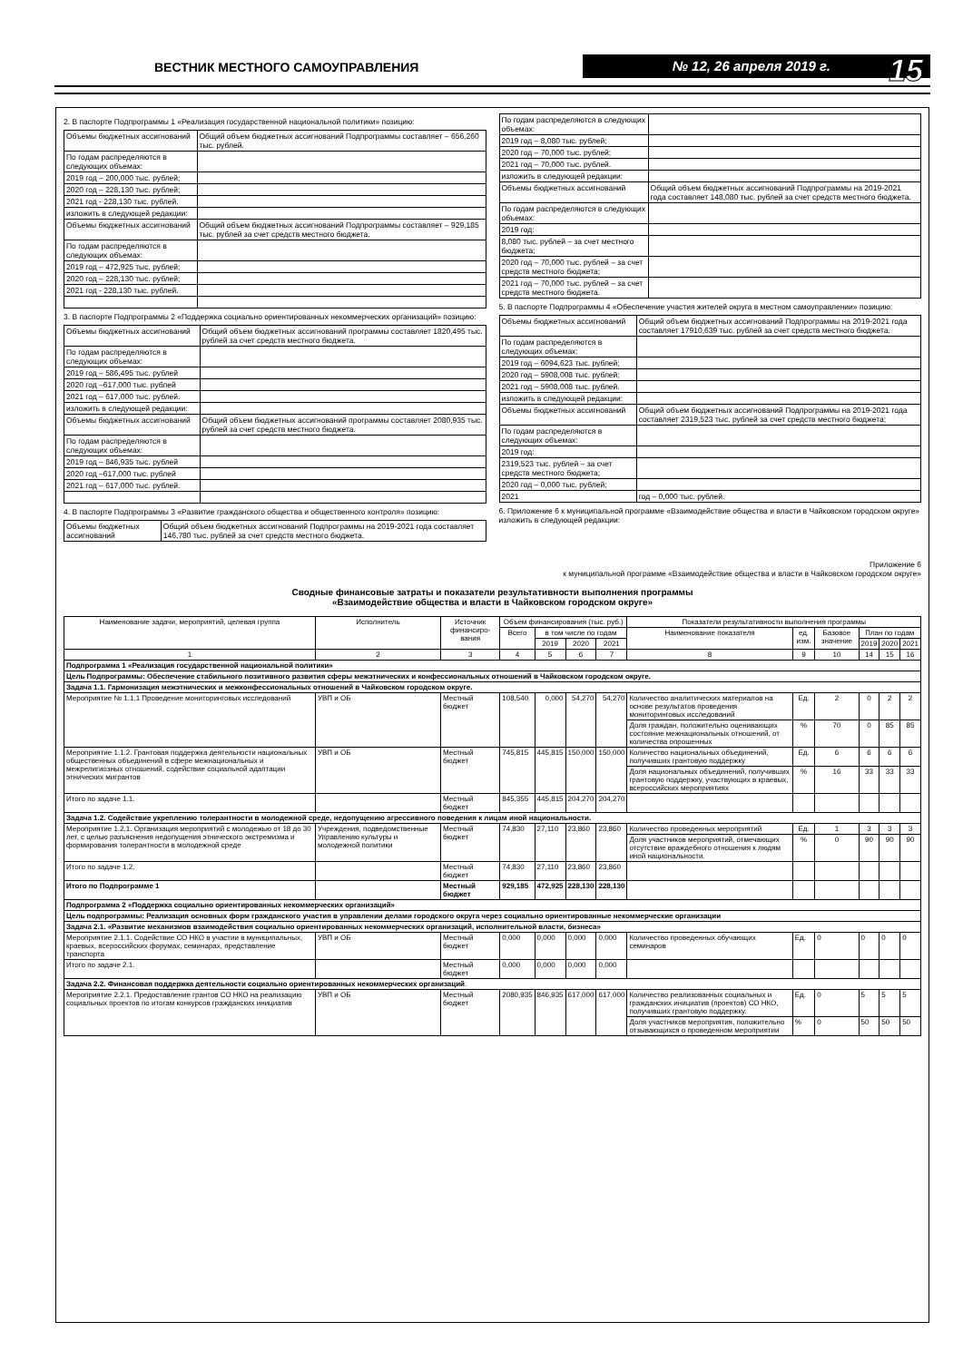ВЕСТНИК МЕСТНОГО САМОУПРАВЛЕНИЯ
№ 12, 26 апреля 2019 г. 15
2. В паспорте Подпрограммы 1 «Реализация государственной национальной политики» позицию:
| Объемы бюджетных ассигнований | Общий объем бюджетных ассигнований Подпрограммы составляет – 656,260 тыс. рублей. |
| По годам распределяются в следующих объемах: | |
| 2019 год – 200,000 тыс. рублей; | |
| 2020 год – 228,130 тыс. рублей; | |
| 2021 год - 228,130 тыс. рублей. | |
| изложить в следующей редакции: | |
| Объемы бюджетных ассигнований | Общий объем бюджетных ассигнований Подпрограммы составляет – 929,185 тыс. рублей за счет средств местного бюджета. |
| По годам распределяются в следующих объемах: | |
| 2019 год – 472,925 тыс. рублей; | |
| 2020 год – 228,130 тыс. рублей; | |
| 2021 год - 228,130 тыс. рублей. | |
3. В паспорте Подпрограммы 2 «Поддержка социально ориентированных некоммерческих организаций» позицию:
| Объемы бюджетных ассигнований | Общий объем бюджетных ассигнований программы составляет 1820,495 тыс. рублей за счет средств местного бюджета. |
| По годам распределяются в следующих объемах: | |
| 2019 год – 586,495 тыс. рублей | |
| 2020 год –617,000 тыс. рублей | |
| 2021 год – 617,000 тыс. рублей. | |
| изложить в следующей редакции: | |
| Объемы бюджетных ассигнований | Общий объем бюджетных ассигнований программы составляет 2080,935 тыс. рублей за счет средств местного бюджета. |
| По годам распределяются в следующих объемах: | |
| 2019 год – 846,935 тыс. рублей | |
| 2020 год –617,000 тыс. рублей | |
| 2021 год – 617,000 тыс. рублей. | |
4. В паспорте Подпрограммы 3 «Развитие гражданского общества и общественного контроля» позицию:
| Объемы бюджетных ассигнований | Общий объем бюджетных ассигнований Подпрограммы на 2019-2021 года составляет 146,780 тыс. рублей за счет средств местного бюджета. |
| По годам распределяются в следующих объемах: | |
| 2019 год – 8,080 тыс. рублей; | |
| 2020 год – 70,000 тыс. рублей; | |
| 2021 год – 70,000 тыс. рублей. | |
| изложить в следующей редакции: | |
| Объемы бюджетных ассигнований | Общий объем бюджетных ассигнований Подпрограммы на 2019-2021 года составляет 148,080 тыс. рублей за счет средств местного бюджета. |
| По годам распределяются в следующих объемах: | |
| 2019 год: | |
| 8,080 тыс. рублей – за счет местного бюджета; | |
| 2020 год – 70,000 тыс. рублей – за счет средств местного бюджета; | |
| 2021 год – 70,000 тыс. рублей – за счет средств местного бюджета. | |
5. В паспорте Подпрограммы 4 «Обеспечение участия жителей округа в местном самоуправлении» позицию:
| Объемы бюджетных ассигнований | Общий объем бюджетных ассигнований Подпрограммы на 2019-2021 года составляет 17910,639 тыс. рублей за счет средств местного бюджета. |
| По годам распределяются в следующих объемах: | |
| 2019 год – 6094,623 тыс. рублей; | |
| 2020 год – 5908,008 тыс. рублей; | |
| 2021 год – 5908,008 тыс. рублей. | |
| изложить в следующей редакции: | |
| Объемы бюджетных ассигнований | Общий объем бюджетных ассигнований Подпрограммы на 2019-2021 года составляет 2319,523 тыс. рублей за счет средств местного бюджета; |
| По годам распределяются в следующих объемах: | |
| 2019 год: | |
| 2319,523 тыс. рублей – за счет средств местного бюджета; | |
| 2020 год – 0,000 тыс. рублей; | |
| 2021 | год – 0,000 тыс. рублей. |
6. Приложение 6 к муниципальной программе «Взаимодействие общества и власти в Чайковском городском округе» изложить в следующей редакции:
Приложение 6
к муниципальной программе «Взаимодействие общества и власти в Чайковском городском округе»
Сводные финансовые затраты и показатели результативности выполнения программы
«Взаимодействие общества и власти в Чайковском городском округе»
| Наименование задачи, мероприятий, целевая группа | Исполнитель | Источник финансиро-вания | Объем финансирования (тыс. руб.) | | | | Показатели результативности выполнения программы | | | | | |
| --- | --- | --- | --- | --- | --- | --- | --- | --- | --- | --- | --- | --- |
| | | | Всего | в том числе по годам | | | Наименование показателя | ед. изм. | Базовое значение | План по годам | | |
| | | | | 2019 | 2020 | 2021 | | | | 2019 | 2020 | 2021 |
| 1 | 2 | 3 | 4 | 5 | 6 | 7 | 8 | 9 | 10 | 14 | 15 | 16 |
| Подпрограмма 1 «Реализация государственной национальной политики» | | | | | | | | | | | | |
| Цель Подпрограммы: Обеспечение стабильного позитивного развития сферы межэтнических и конфессиональных отношений в Чайковском городском округе. | | | | | | | | | | | | |
| Задача 1.1. Гармонизация межэтнических и межконфессиональных отношений в Чайковском городском округе. | | | | | | | | | | | | |
| Мероприятие № 1.1.1 Проведение мониторинговых исследований | УВП и ОБ | Местный бюджет | 108,540 | 0,000 | 54,270 | 54,270 | Количество аналитических материалов на основе результатов проведения мониторинговых исследований | Ед. | 2 | 0 | 2 | 2 |
| | | | | | | | Доля граждан, положительно оценивающих состояние межнациональных отношений, от количества опрошенных | % | 70 | 0 | 85 | 85 |
| Мероприятие 1.1.2. Грантовая поддержка деятельности национальных общественных объединений в сфере межнациональных и межрелигиозных отношений, содействие социальной адаптации этнических мигрантов | УВП и ОБ | Местный бюджет | 745,815 | 445,815 | 150,000 | 150,000 | Количество национальных объединений, получивших грантовую поддержку | Ед. | 6 | 6 | 6 | 6 |
| | | | | | | | Доля национальных объединений, получивших грантовую поддержку, участвующих в краевых, всероссийских мероприятиях | % | 16 | 33 | 33 | 33 |
| Итого по задаче 1.1. | | Местный бюджет | 845,355 | 445,815 | 204,270 | 204,270 | | | | | | |
| Задача 1.2. Содействие укреплению толерантности в молодежной среде, недопущению агрессивного поведения к лицам иной национальности. | | | | | | | | | | | | |
| Мероприятие 1.2.1. Организация мероприятий с молодежью от 18 до 30 лет, с целью разъяснения недопущения этнического экстремизма и формирования толерантности в молодежной среде | Учреждения, подведомственные Управлению культуры и молодежной политики | Местный бюджет | 74,830 | 27,110 | 23,860 | 23,860 | Количество проведенных мероприятий | Ед. | 1 | 3 | 3 | 3 |
| | | | | | | | Доля участников мероприятий, отмечающих отсутствие враждебного отношения к людям иной национальности. | % | 0 | 90 | 90 | 90 |
| Итого по задаче 1.2. | | Местный бюджет | 74,830 | 27,110 | 23,860 | 23,860 | | | | | | |
| Итого по Подпрограмме 1 | | Местный бюджет | 929,185 | 472,925 | 228,130 | 228,130 | | | | | | |
| Подпрограмма 2 «Поддержка социально ориентированных некоммерческих организаций» | | | | | | | | | | | | |
| Цель подпрограммы: Реализация основных форм гражданского участия в управлении делами городского округа через социально ориентированные некоммерческие организации | | | | | | | | | | | | |
| Задача 2.1. «Развитие механизмов взаимодействия социально ориентированных некоммерческих организаций, исполнительной власти, бизнеса» | | | | | | | | | | | | |
| Мероприятие 2.1.1. Содействие СО НКО в участии в муниципальных, краевых, всероссийских форумах, семинарах, представление транспорта | УВП и ОБ | Местный бюджет | 0,000 | 0,000 | 0,000 | 0,000 | Количество проведенных обучающих семинаров | Ед. | 0 | 0 | 0 | 0 |
| Итого по задаче 2.1. | | Местный бюджет | 0,000 | 0,000 | 0,000 | 0,000 | | | | | | |
| Задача 2.2. Финансовая поддержка деятельности социально ориентированных некоммерческих организаций . | | | | | | | | | | | | |
| Мероприятие 2.2.1. Предоставление грантов СО НКО на реализацию социальных проектов по итогам конкурсов гражданских инициатив | УВП и ОБ | Местный бюджет | 2080,935 | 846,935 | 617,000 | 617,000 | Количество реализованных социальных и гражданских инициатив (проектов) СО НКО, получивших грантовую поддержку. | Ед. | 0 | 5 | 5 | 5 |
| | | | | | | | Доля участников мероприятия, положительно отзывающихся о проведенном мероприятии | % | 0 | 50 | 50 | 50 |